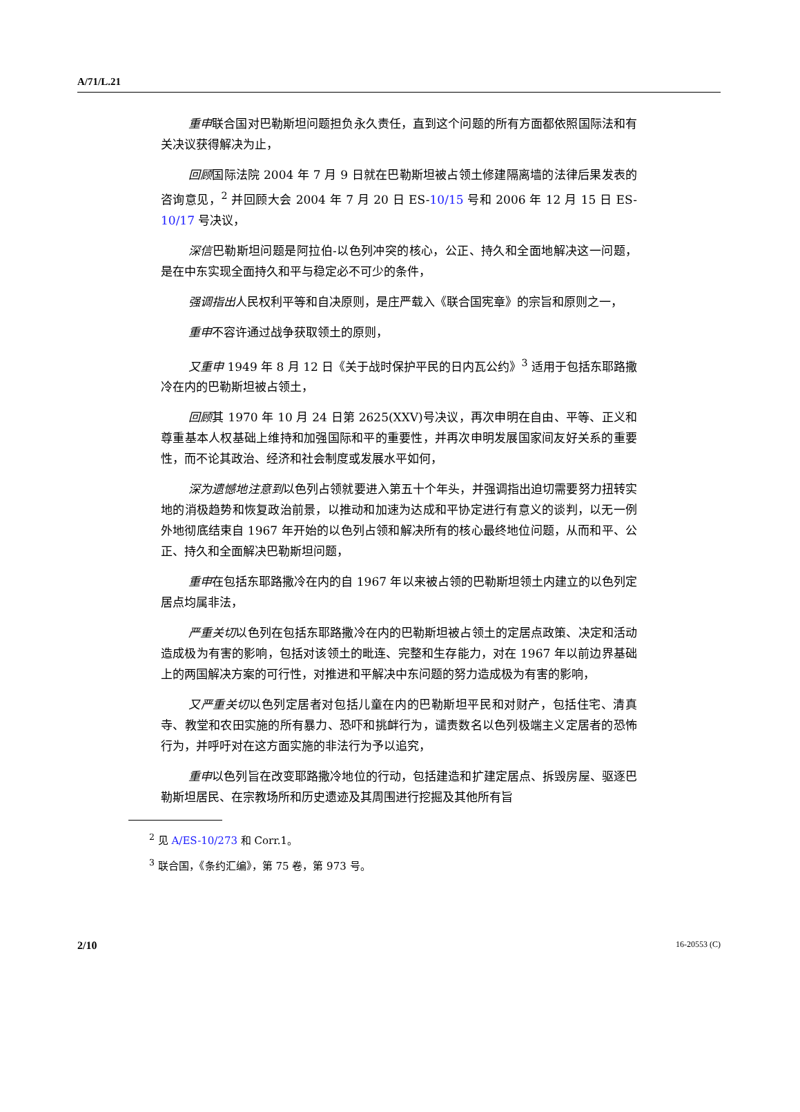A/71/L.21
重申联合国对巴勒斯坦问题担负永久责任，直到这个问题的所有方面都依照国际法和有关决议获得解决为止，
回顾国际法院 2004 年 7 月 9 日就在巴勒斯坦被占领土修建隔离墙的法律后果发表的咨询意见，<sup>2</sup> 并回顾大会 2004 年 7 月 20 日 ES-10/15 号和 2006 年 12 月 15 日 ES-10/17 号决议，
深信巴勒斯坦问题是阿拉伯-以色列冲突的核心，公正、持久和全面地解决这一问题，是在中东实现全面持久和平与稳定必不可少的条件，
强调指出人民权利平等和自决原则，是庄严载入《联合国宪章》的宗旨和原则之一，
重申不容许通过战争获取领土的原则，
又重申 1949 年 8 月 12 日《关于战时保护平民的日内瓦公约》<sup>3</sup> 适用于包括东耶路撒冷在内的巴勒斯坦被占领土，
回顾其 1970 年 10 月 24 日第 2625(XXV)号决议，再次申明在自由、平等、正义和尊重基本人权基础上维持和加强国际和平的重要性，并再次申明发展国家间友好关系的重要性，而不论其政治、经济和社会制度或发展水平如何，
深为遗憾地注意到以色列占领就要进入第五十个年头，并强调指出迫切需要努力扭转实地的消极趋势和恢复政治前景，以推动和加速为达成和平协定进行有意义的谈判，以无一例外地彻底结束自 1967 年开始的以色列占领和解决所有的核心最终地位问题，从而和平、公正、持久和全面解决巴勒斯坦问题，
重申在包括东耶路撒冷在内的自 1967 年以来被占领的巴勒斯坦领土内建立的以色列定居点均属非法，
严重关切以色列在包括东耶路撒冷在内的巴勒斯坦被占领土的定居点政策、决定和活动造成极为有害的影响，包括对该领土的毗连、完整和生存能力，对在 1967 年以前边界基础上的两国解决方案的可行性，对推进和平解决中东问题的努力造成极为有害的影响，
又严重关切以色列定居者对包括儿童在内的巴勒斯坦平民和对财产，包括住宅、清真寺、教堂和农田实施的所有暴力、恐吓和挑衅行为，谴责数名以色列极端主义定居者的恐怖行为，并呼吁对在这方面实施的非法行为予以追究，
重申以色列旨在改变耶路撒冷地位的行动，包括建造和扩建定居点、拆毁房屋、驱逐巴勒斯坦居民、在宗教场所和历史遗迹及其周围进行挖掘及其他所有旨
<sup>2</sup> 见 A/ES-10/273 和 Corr.1。
<sup>3</sup> 联合国，《条约汇编》，第 75 卷，第 973 号。
2/10 16-20553 (C)